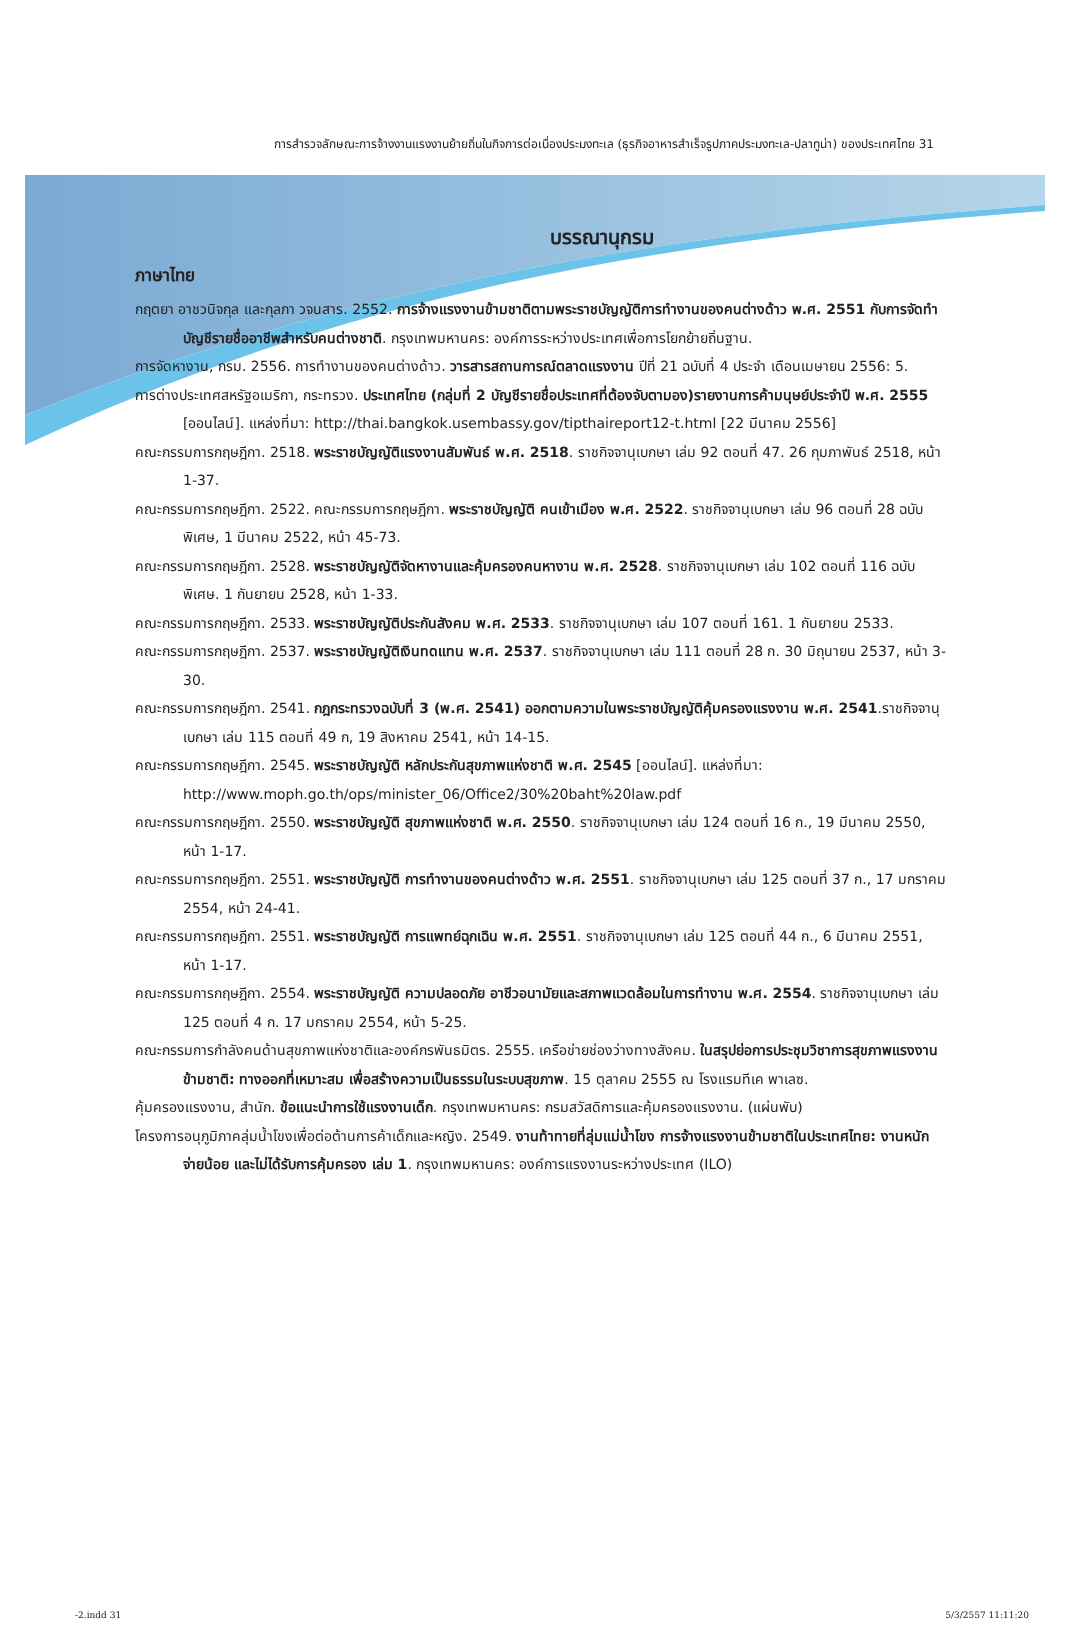การสำรวจลักษณะการจ้างงานแรงงานย้ายถิ่นในกิจการต่อเนื่องประมงทะเล (ธุรกิจอาหารสำเร็จรูปภาคประมงทะเล-ปลาทูน่า) ของประเทศไทย 31
บรรณานุกรม
ภาษาไทย
กฤตยา อาชวนิจกุล และกุลภา วจนสาร. 2552. การจ้างแรงงานข้ามชาติตามพระราชบัญญัติการทำงานของคนต่างด้าว พ.ศ. 2551 กับการจัดทำบัญชีรายชื่ออาชีพสำหรับคนต่างชาติ. กรุงเทพมหานคร: องค์การระหว่างประเทศเพื่อการโยกย้ายถิ่นฐาน.
การจัดหางาน, กรม. 2556. การทำงานของคนต่างด้าว. วารสารสถานการณ์ตลาดแรงงาน ปีที่ 21 ฉบับที่ 4 ประจำ เดือนเมษายน 2556: 5.
การต่างประเทศสหรัฐอเมริกา, กระทรวง. ประเทศไทย (กลุ่มที่ 2 บัญชีรายชื่อประเทศที่ต้องจับตามอง)รายงานการค้ามนุษย์ประจำปี พ.ศ. 2555 [ออนไลน์]. แหล่งที่มา: http://thai.bangkok.usembassy.gov/tipthaireport12-t.html [22 มีนาคม 2556]
คณะกรรมการกฤษฎีกา. 2518. พระราชบัญญัติแรงงานสัมพันธ์ พ.ศ. 2518. ราชกิจจานุเบกษา เล่ม 92 ตอนที่ 47. 26 กุมภาพันธ์ 2518, หน้า 1-37.
คณะกรรมการกฤษฎีกา. 2522. คณะกรรมการกฤษฎีกา. พระราชบัญญัติ คนเข้าเมือง พ.ศ. 2522. ราชกิจจานุเบกษา เล่ม 96 ตอนที่ 28 ฉบับพิเศษ, 1 มีนาคม 2522, หน้า 45-73.
คณะกรรมการกฤษฎีกา. 2528. พระราชบัญญัติจัดหางานและคุ้มครองคนหางาน พ.ศ. 2528. ราชกิจจานุเบกษา เล่ม 102 ตอนที่ 116 ฉบับพิเศษ. 1 กันยายน 2528, หน้า 1-33.
คณะกรรมการกฤษฎีกา. 2533. พระราชบัญญัติประกันสังคม พ.ศ. 2533. ราชกิจจานุเบกษา เล่ม 107 ตอนที่ 161. 1 กันยายน 2533.
คณะกรรมการกฤษฎีกา. 2537. พระราชบัญญัติเงินทดแทน พ.ศ. 2537. ราชกิจจานุเบกษา เล่ม 111 ตอนที่ 28 ก. 30 มิถุนายน 2537, หน้า 3-30.
คณะกรรมการกฤษฎีกา. 2541. กฎกระทรวงฉบับที่ 3 (พ.ศ. 2541) ออกตามความในพระราชบัญญัติคุ้มครองแรงงาน พ.ศ. 2541.ราชกิจจานุเบกษา เล่ม 115 ตอนที่ 49 ก, 19 สิงหาคม 2541, หน้า 14-15.
คณะกรรมการกฤษฎีกา. 2545. พระราชบัญญัติ หลักประกันสุขภาพแห่งชาติ พ.ศ. 2545 [ออนไลน์]. แหล่งที่มา: http://www.moph.go.th/ops/minister_06/Office2/30%20baht%20law.pdf
คณะกรรมการกฤษฎีกา. 2550. พระราชบัญญัติ สุขภาพแห่งชาติ พ.ศ. 2550. ราชกิจจานุเบกษา เล่ม 124 ตอนที่ 16 ก., 19 มีนาคม 2550, หน้า 1-17.
คณะกรรมการกฤษฎีกา. 2551. พระราชบัญญัติ การทำงานของคนต่างด้าว พ.ศ. 2551. ราชกิจจานุเบกษา เล่ม 125 ตอนที่ 37 ก., 17 มกราคม 2554, หน้า 24-41.
คณะกรรมการกฤษฎีกา. 2551. พระราชบัญญัติ การแพทย์ฉุกเฉิน พ.ศ. 2551. ราชกิจจานุเบกษา เล่ม 125 ตอนที่ 44 ก., 6 มีนาคม 2551, หน้า 1-17.
คณะกรรมการกฤษฎีกา. 2554. พระราชบัญญัติ ความปลอดภัย อาชีวอนามัยและสภาพแวดล้อมในการทำงาน พ.ศ. 2554. ราชกิจจานุเบกษา เล่ม 125 ตอนที่ 4 ก. 17 มกราคม 2554, หน้า 5-25.
คณะกรรมการกำลังคนด้านสุขภาพแห่งชาติและองค์กรพันธมิตร. 2555. เครือข่ายช่องว่างทางสังคม. ในสรุปย่อการประชุมวิชาการสุขภาพแรงงานข้ามชาติ: ทางออกที่เหมาะสม เพื่อสร้างความเป็นธรรมในระบบสุขภาพ. 15 ตุลาคม 2555 ณ โรงแรมทีเค พาเลซ.
คุ้มครองแรงงาน, สำนัก. ข้อแนะนำการใช้แรงงานเด็ก. กรุงเทพมหานคร: กรมสวัสดิการและคุ้มครองแรงงาน. (แผ่นพับ)
โครงการอนุภูมิภาคลุ่มน้ำโขงเพื่อต่อต้านการค้าเด็กและหญิง. 2549. งานท้าทายที่ลุ่มแม่น้ำโขง การจ้างแรงงานข้ามชาติในประเทศไทย: งานหนัก จ่ายน้อย และไม่ได้รับการคุ้มครอง เล่ม 1. กรุงเทพมหานคร: องค์การแรงงานระหว่างประเทศ (ILO)
-2.indd 31 5/3/2557 11:11:20